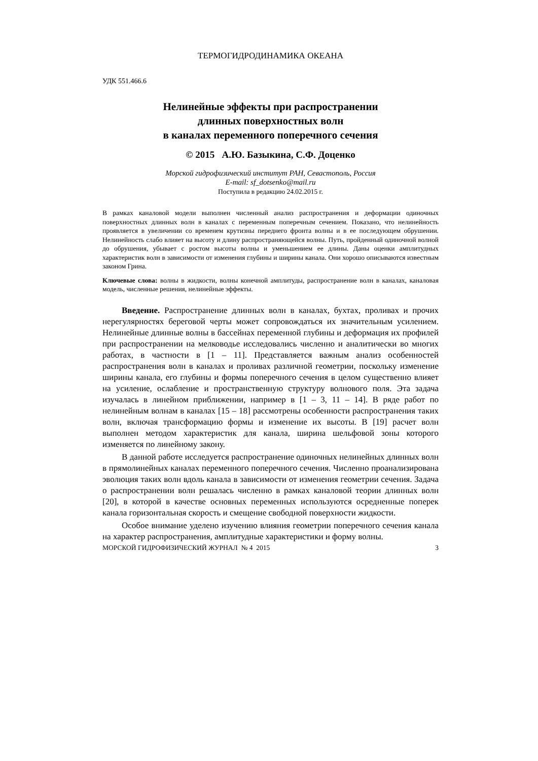ТЕРМОГИДРОДИНАМИКА ОКЕАНА
УДК 551.466.6
Нелинейные эффекты при распространении
длинных поверхностных волн
в каналах переменного поперечного сечения
© 2015 А.Ю. Базыкина, С.Ф. Доценко
Морской гидрофизический институт РАН, Севастополь, Россия
E-mail: sf_dotsenko@mail.ru
Поступила в редакцию 24.02.2015 г.
В рамках каналовой модели выполнен численный анализ распространения и деформации одиночных поверхностных длинных волн в каналах с переменным поперечным сечением. Показано, что нелинейность проявляется в увеличении со временем крутизны переднего фронта волны и в ее последующем обрушении. Нелинейность слабо влияет на высоту и длину распространяющейся волны. Путь, пройденный одиночной волной до обрушения, убывает с ростом высоты волны и уменьшением ее длины. Даны оценки амплитудных характеристик волн в зависимости от изменения глубины и ширины канала. Они хорошо описываются известным законом Грина.
Ключевые слова: волны в жидкости, волны конечной амплитуды, распространение волн в каналах, каналовая модель, численные решения, нелинейные эффекты.
Введение. Распространение длинных волн в каналах, бухтах, проливах и прочих нерегулярностях береговой черты может сопровождаться их значительным усилением. Нелинейные длинные волны в бассейнах переменной глубины и деформация их профилей при распространении на мелководье исследовались численно и аналитически во многих работах, в частности в [1 – 11]. Представляется важным анализ особенностей распространения волн в каналах и проливах различной геометрии, поскольку изменение ширины канала, его глубины и формы поперечного сечения в целом существенно влияет на усиление, ослабление и пространственную структуру волнового поля. Эта задача изучалась в линейном приближении, например в [1 – 3, 11 – 14]. В ряде работ по нелинейным волнам в каналах [15 – 18] рассмотрены особенности распространения таких волн, включая трансформацию формы и изменение их высоты. В [19] расчет волн выполнен методом характеристик для канала, ширина шельфовой зоны которого изменяется по линейному закону.
В данной работе исследуется распространение одиночных нелинейных длинных волн в прямолинейных каналах переменного поперечного сечения. Численно проанализирована эволюция таких волн вдоль канала в зависимости от изменения геометрии сечения. Задача о распространении волн решалась численно в рамках каналовой теории длинных волн [20], в которой в качестве основных переменных используются осредненные поперек канала горизонтальная скорость и смещение свободной поверхности жидкости.
Особое внимание уделено изучению влияния геометрии поперечного сечения канала на характер распространения, амплитудные характеристики и форму волны.
МОРСКОЙ ГИДРОФИЗИЧЕСКИЙ ЖУРНАЛ № 4 2015 3